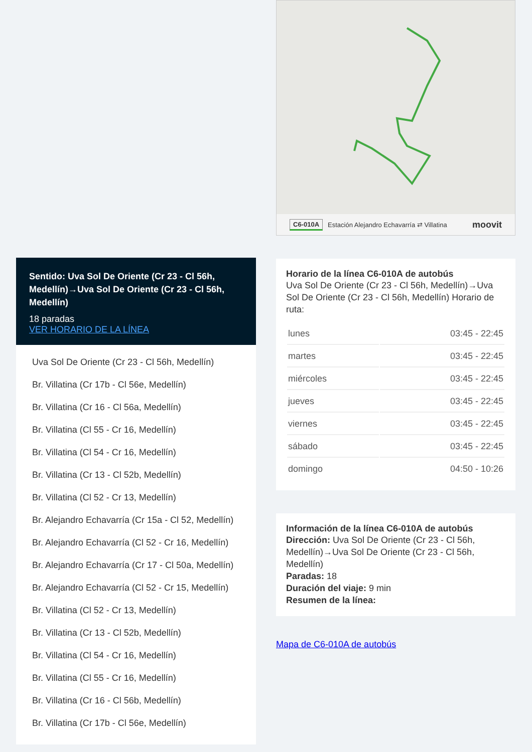Sentido: Uva Sol De Oriente (Cr 23 - Cl 56h, Medellín)→Uva Sol De Oriente (Cr 23 - Cl 56h, Medellín)
18 paradas
VER HORARIO DE LA LÍNEA
Uva Sol De Oriente (Cr 23 - Cl 56h, Medellín)
Br. Villatina (Cr 17b - Cl 56e, Medellín)
Br. Villatina (Cr 16 - Cl 56a, Medellín)
Br. Villatina (Cl 55 - Cr 16, Medellín)
Br. Villatina (Cl 54 - Cr 16, Medellín)
Br. Villatina (Cr 13 - Cl 52b, Medellín)
Br. Villatina (Cl 52 - Cr 13, Medellín)
Br. Alejandro Echavarría (Cr 15a - Cl 52, Medellín)
Br. Alejandro Echavarría (Cl 52 - Cr 16, Medellín)
Br. Alejandro Echavarría (Cr 17 - Cl 50a, Medellín)
Br. Alejandro Echavarría (Cl 52 - Cr 15, Medellín)
Br. Villatina (Cl 52 - Cr 13, Medellín)
Br. Villatina (Cr 13 - Cl 52b, Medellín)
Br. Villatina (Cl 54 - Cr 16, Medellín)
Br. Villatina (Cl 55 - Cr 16, Medellín)
Br. Villatina (Cr 16 - Cl 56b, Medellín)
Br. Villatina (Cr 17b - Cl 56e, Medellín)
C6-010A Estación Alejandro Echavarría ⇄ Villatina moovit
Horario de la línea C6-010A de autobús
Uva Sol De Oriente (Cr 23 - Cl 56h, Medellín)→Uva Sol De Oriente (Cr 23 - Cl 56h, Medellín) Horario de ruta:
| lunes | 03:45 - 22:45 |
| martes | 03:45 - 22:45 |
| miércoles | 03:45 - 22:45 |
| jueves | 03:45 - 22:45 |
| viernes | 03:45 - 22:45 |
| sábado | 03:45 - 22:45 |
| domingo | 04:50 - 10:26 |
Información de la línea C6-010A de autobús
Dirección: Uva Sol De Oriente (Cr 23 - Cl 56h, Medellín)→Uva Sol De Oriente (Cr 23 - Cl 56h, Medellín)
Paradas: 18
Duración del viaje: 9 min
Resumen de la línea:
Mapa de C6-010A de autobús